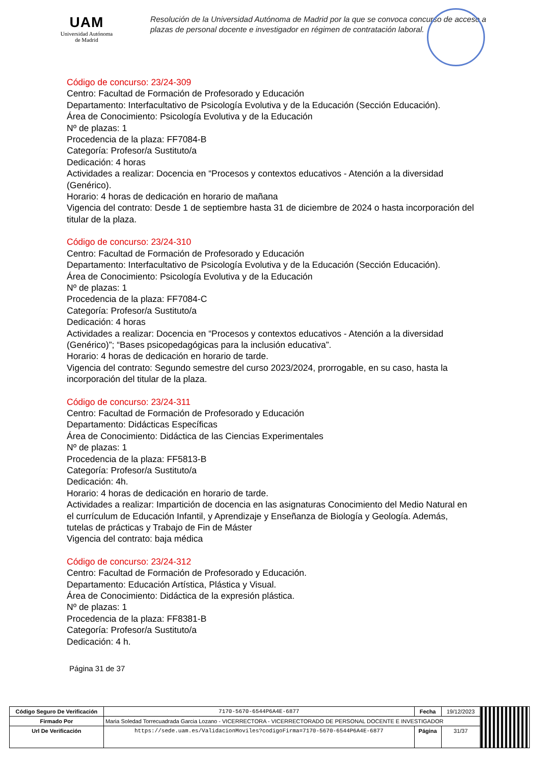UAM
Universidad Autónoma
de Madrid
Resolución de la Universidad Autónoma de Madrid por la que se convoca concurso de acceso a plazas de personal docente e investigador en régimen de contratación laboral.
Código de concurso: 23/24-309
Centro: Facultad de Formación de Profesorado y Educación
Departamento: Interfacultativo de Psicología Evolutiva y de la Educación (Sección Educación).
Área de Conocimiento: Psicología Evolutiva y de la Educación
Nº de plazas: 1
Procedencia de la plaza: FF7084-B
Categoría: Profesor/a Sustituto/a
Dedicación: 4 horas
Actividades a realizar: Docencia en “Procesos y contextos educativos - Atención a la diversidad (Genérico).
Horario: 4 horas de dedicación en horario de mañana
Vigencia del contrato: Desde 1 de septiembre hasta 31 de diciembre de 2024 o hasta incorporación del titular de la plaza.
Código de concurso: 23/24-310
Centro: Facultad de Formación de Profesorado y Educación
Departamento: Interfacultativo de Psicología Evolutiva y de la Educación (Sección Educación).
Área de Conocimiento: Psicología Evolutiva y de la Educación
Nº de plazas: 1
Procedencia de la plaza: FF7084-C
Categoría: Profesor/a Sustituto/a
Dedicación: 4 horas
Actividades a realizar: Docencia en “Procesos y contextos educativos - Atención a la diversidad (Genérico)”; “Bases psicopedagógicas para la inclusión educativa”.
Horario: 4 horas de dedicación en horario de tarde.
Vigencia del contrato: Segundo semestre del curso 2023/2024, prorrogable, en su caso, hasta la incorporación del titular de la plaza.
Código de concurso: 23/24-311
Centro: Facultad de Formación de Profesorado y Educación
Departamento: Didácticas Específicas
Área de Conocimiento: Didáctica de las Ciencias Experimentales
Nº de plazas: 1
Procedencia de la plaza: FF5813-B
Categoría: Profesor/a Sustituto/a
Dedicación: 4h.
Horario: 4 horas de dedicación en horario de tarde.
Actividades a realizar: Impartición de docencia en las asignaturas Conocimiento del Medio Natural en el currículum de Educación Infantil, y Aprendizaje y Enseñanza de Biología y Geología. Además, tutelas de prácticas y Trabajo de Fin de Máster
Vigencia del contrato: baja médica
Código de concurso: 23/24-312
Centro: Facultad de Formación de Profesorado y Educación.
Departamento: Educación Artística, Plástica y Visual.
Área de Conocimiento: Didáctica de la expresión plástica.
Nº de plazas: 1
Procedencia de la plaza: FF8381-B
Categoría: Profesor/a Sustituto/a
Dedicación: 4 h.
Página 31 de 37
| Código Seguro De Verificación | 7170-5670-6544P6A4E-6877 | Fecha | 19/12/2023 | |
| Firmado Por | Maria Soledad Torrecuadrada Garcia Lozano - VICERRECTORA - VICERRECTORADO DE PERSONAL DOCENTE E INVESTIGADOR | | | |
| Url De Verificación | https://sede.uam.es/ValidacionMoviles?codigoFirma=7170-5670-6544P6A4E-6877 | Página | 31/37 | |